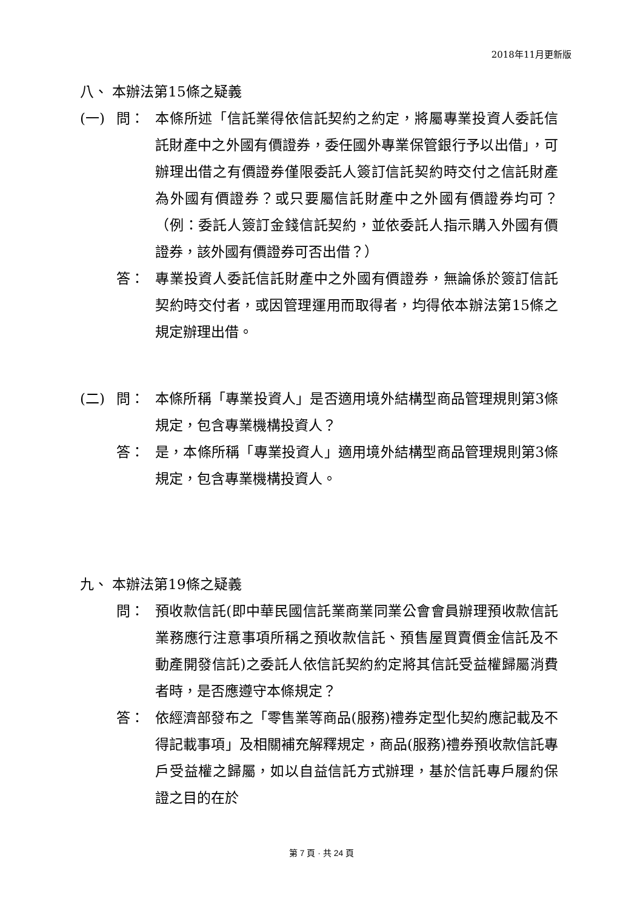2018年11月更新版
八、 本辦法第15條之疑義
(一) 問： 本條所述「信託業得依信託契約之約定，將屬專業投資人委託信託財產中之外國有價證券，委任國外專業保管銀行予以出借」，可辦理出借之有價證券僅限委託人簽訂信託契約時交付之信託財產為外國有價證券？或只要屬信託財產中之外國有價證券均可？（例：委託人簽訂金錢信託契約，並依委託人指示購入外國有價證券，該外國有價證券可否出借？）
答： 專業投資人委託信託財產中之外國有價證券，無論係於簽訂信託契約時交付者，或因管理運用而取得者，均得依本辦法第15條之規定辦理出借。
(二) 問： 本條所稱「專業投資人」是否適用境外結構型商品管理規則第3條規定，包含專業機構投資人？
答： 是，本條所稱「專業投資人」適用境外結構型商品管理規則第3條規定，包含專業機構投資人。
九、 本辦法第19條之疑義
問： 預收款信託(即中華民國信託業商業同業公會會員辦理預收款信託業務應行注意事項所稱之預收款信託、預售屋買賣價金信託及不動產開發信託)之委託人依信託契約約定將其信託受益權歸屬消費者時，是否應遵守本條規定？
答： 依經濟部發布之「零售業等商品(服務)禮券定型化契約應記載及不得記載事項」及相關補充解釋規定，商品(服務)禮券預收款信託專戶受益權之歸屬，如以自益信託方式辦理，基於信託專戶履約保證之目的在於
第 7 頁 · 共 24 頁